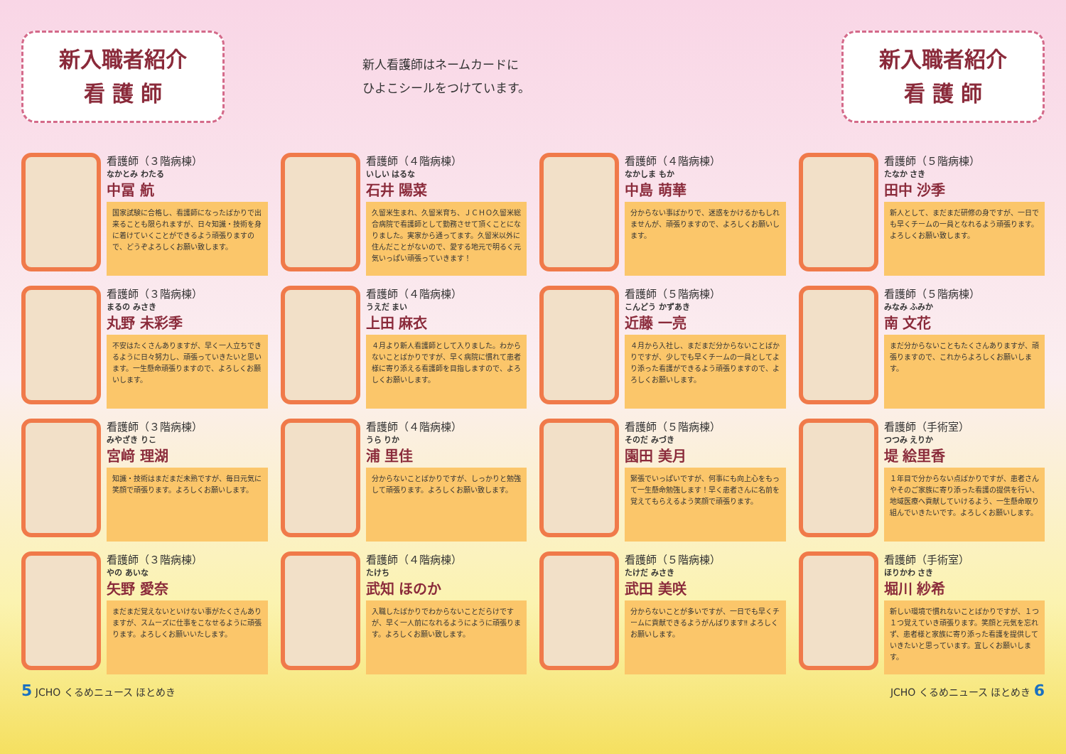新入職者紹介
看 護 師
新人看護師はネームカードに
ひよこシールをつけています。
新入職者紹介
看 護 師
看護師（３階病棟）
なかとみ わたる
中冨 航
国家試験に合格し、看護師になったばかりで出来ることも限られますが、日々知識・技術を身に着けていくことができるよう頑張りますので、どうぞよろしくお願い致します。
看護師（４階病棟）
いしい はるな
石井 陽菜
久留米生まれ、久留米育ち、ＪＣＨＯ久留米総合病院で看護師として勤務させて頂くことになりました。実家から通ってます。久留米以外に住んだことがないので、愛する地元で明るく元気いっぱい頑張っていきます！
看護師（４階病棟）
なかしま もか
中島 萌華
分からない事ばかりで、迷惑をかけるかもしれませんが、頑張りますので、よろしくお願いします。
看護師（５階病棟）
たなか さき
田中 沙季
新人として、まだまだ研修の身ですが、一日でも早くチームの一員となれるよう頑張ります。よろしくお願い致します。
看護師（３階病棟）
まるの みさき
丸野 未彩季
不安はたくさんありますが、早く一人立ちできるように日々努力し、頑張っていきたいと思います。一生懸命頑張りますので、よろしくお願いします。
看護師（４階病棟）
うえだ まい
上田 麻衣
４月より新人看護師として入りました。わからないことばかりですが、早く病院に慣れて患者様に寄り添える看護師を目指しますので、よろしくお願いします。
看護師（５階病棟）
こんどう かずあき
近藤 一亮
４月から入社し、まだまだ分からないことばかりですが、少しでも早くチームの一員としてより添った看護ができるよう頑張りますので、よろしくお願いします。
看護師（５階病棟）
みなみ ふみか
南 文花
まだ分からないこともたくさんありますが、頑張りますので、これからよろしくお願いします。
看護師（３階病棟）
みやざき りこ
宮﨑 理湖
知識・技術はまだまだ未熟ですが、毎日元気に笑顔で頑張ります。よろしくお願いします。
看護師（４階病棟）
うら りか
浦 里佳
分からないことばかりですが、しっかりと勉強して頑張ります。よろしくお願い致します。
看護師（５階病棟）
そのだ みづき
園田 美月
緊張でいっぱいですが、何事にも向上心をもって一生懸命勉強します！早く患者さんに名前を覚えてもらえるよう笑顔で頑張ります。
看護師（手術室）
つつみ えりか
堤 絵里香
１年目で分からない点ばかりですが、患者さんやそのご家族に寄り添った看護の提供を行い、地域医療へ貢献していけるよう、一生懸命取り組んでいきたいです。よろしくお願いします。
看護師（３階病棟）
やの あいな
矢野 愛奈
まだまだ覚えないといけない事がたくさんありますが、スムーズに仕事をこなせるように頑張ります。よろしくお願いいたします。
看護師（４階病棟）
たけち
武知 ほのか
入職したばかりでわからないことだらけですが、早く一人前になれるようにように頑張ります。よろしくお願い致します。
看護師（５階病棟）
たけだ みさき
武田 美咲
分からないことが多いですが、一日でも早くチームに貢献できるようがんばります‼ よろしくお願いします。
看護師（手術室）
ほりかわ さき
堀川 紗希
新しい環境で慣れないことばかりですが、１つ１つ覚えていき頑張ります。笑顔と元気を忘れず、患者様と家族に寄り添った看護を提供していきたいと思っています。宜しくお願いします。
5 JCHO くるめニュース ほとめき JCHO くるめニュース ほとめき 6